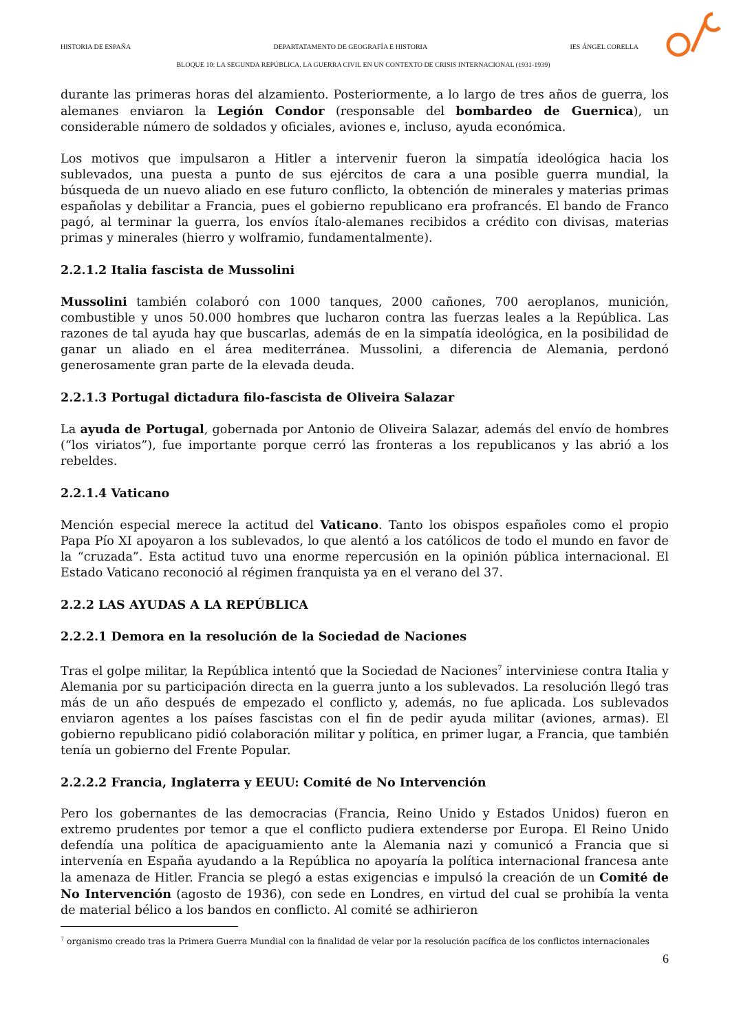HISTORIA DE ESPAÑA DEPARTATAMENTO DE GEOGRAFÍA E HISTORIA IES ÁNGEL CORELLA
BLOQUE 10: LA SEGUNDA REPÚBLICA. LA GUERRA CIVIL EN UN CONTEXTO DE CRISIS INTERNACIONAL (1931-1939)
durante las primeras horas del alzamiento. Posteriormente, a lo largo de tres años de guerra, los alemanes enviaron la Legión Condor (responsable del bombardeo de Guernica), un considerable número de soldados y oficiales, aviones e, incluso, ayuda económica.
Los motivos que impulsaron a Hitler a intervenir fueron la simpatía ideológica hacia los sublevados, una puesta a punto de sus ejércitos de cara a una posible guerra mundial, la búsqueda de un nuevo aliado en ese futuro conflicto, la obtención de minerales y materias primas españolas y debilitar a Francia, pues el gobierno republicano era profrancés. El bando de Franco pagó, al terminar la guerra, los envíos ítalo-alemanes recibidos a crédito con divisas, materias primas y minerales (hierro y wolframio, fundamentalmente).
2.2.1.2 Italia fascista de Mussolini
Mussolini también colaboró con 1000 tanques, 2000 cañones, 700 aeroplanos, munición, combustible y unos 50.000 hombres que lucharon contra las fuerzas leales a la República. Las razones de tal ayuda hay que buscarlas, además de en la simpatía ideológica, en la posibilidad de ganar un aliado en el área mediterránea. Mussolini, a diferencia de Alemania, perdonó generosamente gran parte de la elevada deuda.
2.2.1.3 Portugal dictadura filo-fascista de Oliveira Salazar
La ayuda de Portugal, gobernada por Antonio de Oliveira Salazar, además del envío de hombres (“los viriatos”), fue importante porque cerró las fronteras a los republicanos y las abrió a los rebeldes.
2.2.1.4 Vaticano
Mención especial merece la actitud del Vaticano. Tanto los obispos españoles como el propio Papa Pío XI apoyaron a los sublevados, lo que alentó a los católicos de todo el mundo en favor de la “cruzada”. Esta actitud tuvo una enorme repercusión en la opinión pública internacional. El Estado Vaticano reconoció al régimen franquista ya en el verano del 37.
2.2.2 LAS AYUDAS A LA REPÚBLICA
2.2.2.1 Demora en la resolución de la Sociedad de Naciones
Tras el golpe militar, la República intentó que la Sociedad de Naciones<sup>7</sup> interviniese contra Italia y Alemania por su participación directa en la guerra junto a los sublevados. La resolución llegó tras más de un año después de empezado el conflicto y, además, no fue aplicada. Los sublevados enviaron agentes a los países fascistas con el fin de pedir ayuda militar (aviones, armas). El gobierno republicano pidió colaboración militar y política, en primer lugar, a Francia, que también tenía un gobierno del Frente Popular.
2.2.2.2 Francia, Inglaterra y EEUU: Comité de No Intervención
Pero los gobernantes de las democracias (Francia, Reino Unido y Estados Unidos) fueron en extremo prudentes por temor a que el conflicto pudiera extenderse por Europa. El Reino Unido defendía una política de apaciguamiento ante la Alemania nazi y comunicó a Francia que si intervenía en España ayudando a la República no apoyaría la política internacional francesa ante la amenaza de Hitler. Francia se plegó a estas exigencias e impulsó la creación de un Comité de No Intervención (agosto de 1936), con sede en Londres, en virtud del cual se prohibía la venta de material bélico a los bandos en conflicto. Al comité se adhirieron
<sup>7</sup> organismo creado tras la Primera Guerra Mundial con la finalidad de velar por la resolución pacífica de los conflictos internacionales
6